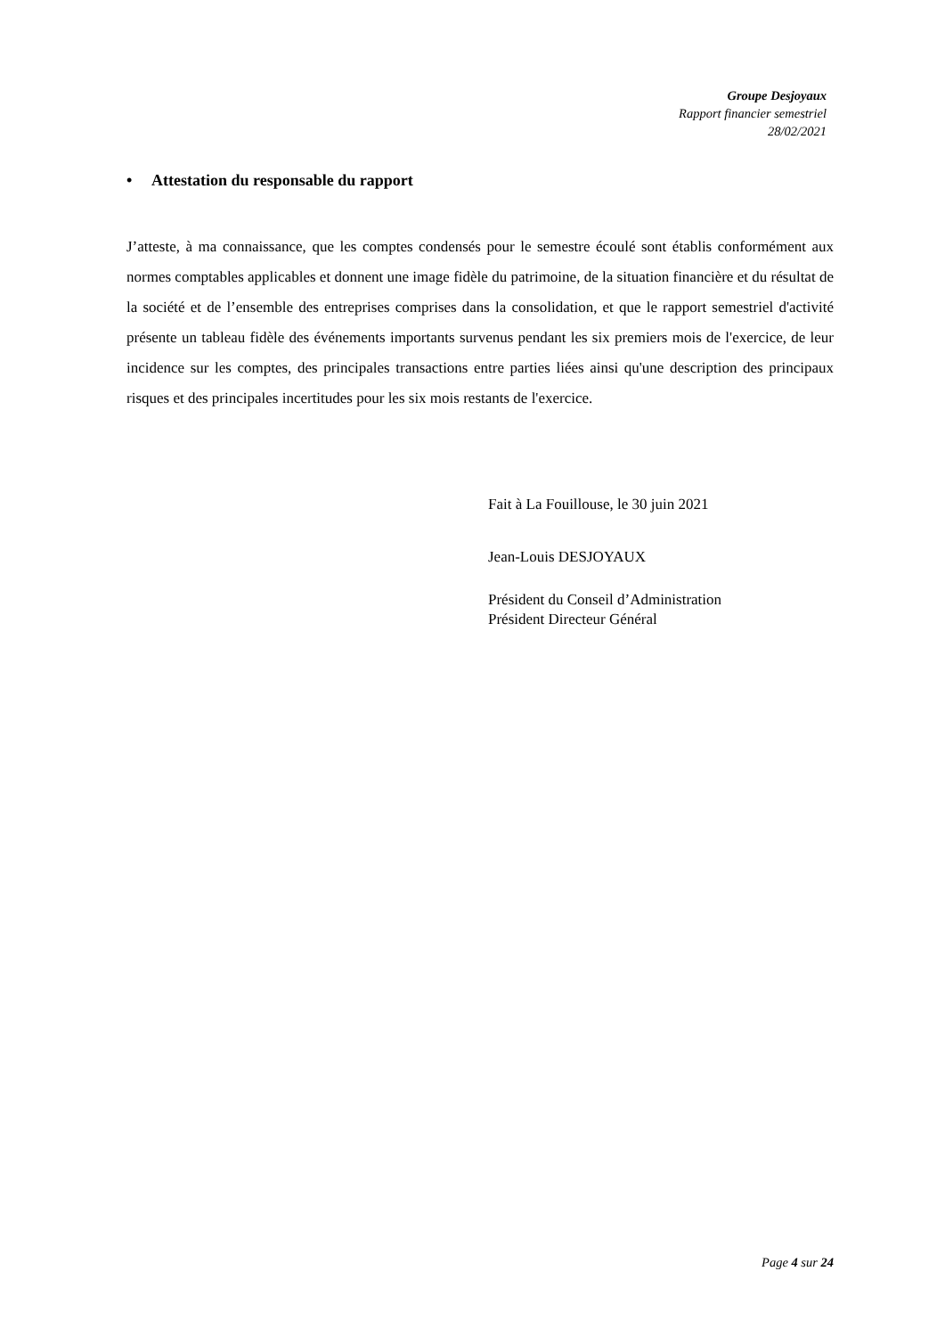Groupe Desjoyaux
Rapport financier semestriel
28/02/2021
• Attestation du responsable du rapport
J’atteste, à ma connaissance, que les comptes condensés pour le semestre écoulé sont établis conformément aux normes comptables applicables et donnent une image fidèle du patrimoine, de la situation financière et du résultat de la société et de l’ensemble des entreprises comprises dans la consolidation, et que le rapport semestriel d'activité présente un tableau fidèle des événements importants survenus pendant les six premiers mois de l'exercice, de leur incidence sur les comptes, des principales transactions entre parties liées ainsi qu'une description des principaux risques et des principales incertitudes pour les six mois restants de l'exercice.
Fait à La Fouillouse, le 30 juin 2021
Jean-Louis DESJOYAUX
Président du Conseil d’Administration
Président Directeur Général
Page 4 sur 24